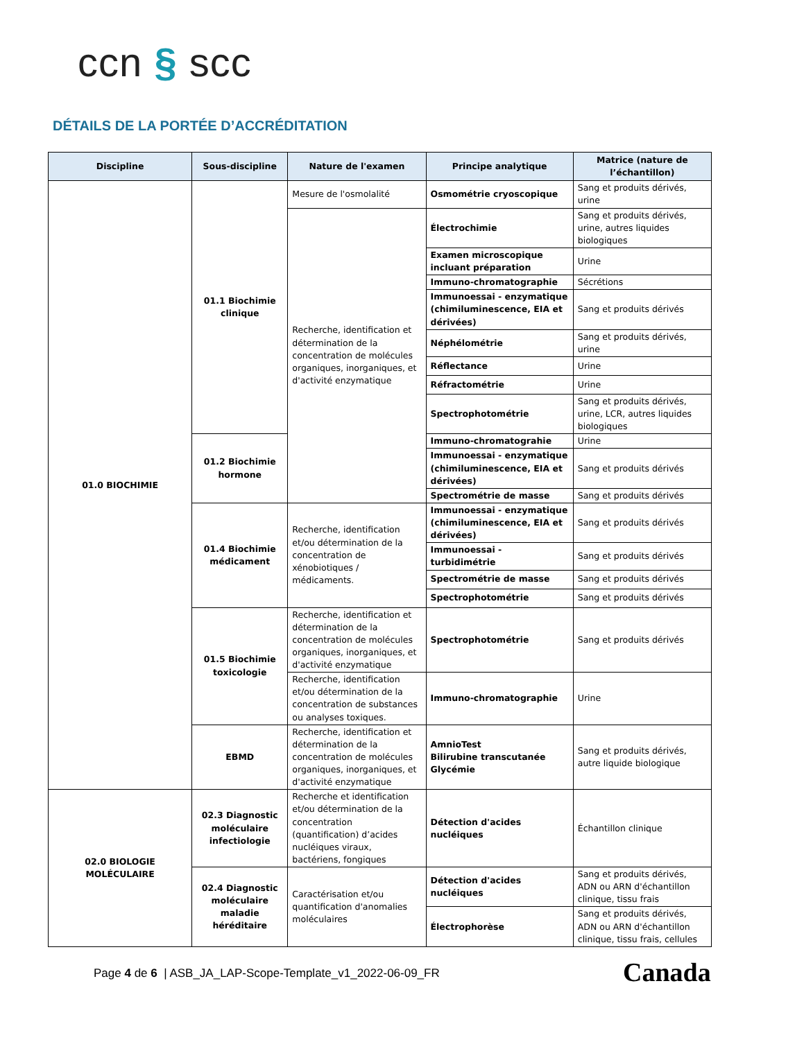ccn § scc
DÉTAILS DE LA PORTÉE D’ACCRÉDITATION
| Discipline | Sous-discipline | Nature de l'examen | Principe analytique | Matrice (nature de l’échantillon) |
| --- | --- | --- | --- | --- |
| 01.0 BIOCHIMIE | 01.1 Biochimie clinique | Mesure de l'osmolalité | Osmométrie cryoscopique | Sang et produits dérivés, urine |
| | | Recherche, identification et détermination de la concentration de molécules organiques, inorganiques, et d'activité enzymatique | Électrochimie | Sang et produits dérivés, urine, autres liquides biologiques |
| | | | Examen microscopique incluant préparation | Urine |
| | | | Immuno-chromatographie | Sécrétions |
| | | | Immunoessai - enzymatique (chimiluminescence, EIA et dérivées) | Sang et produits dérivés |
| | | | Néphélométrie | Sang et produits dérivés, urine |
| | | | Réflectance | Urine |
| | | | Réfractométrie | Urine |
| | | | Spectrophotométrie | Sang et produits dérivés, urine, LCR, autres liquides biologiques |
| | 01.2 Biochimie hormone | | Immuno-chromatograhie | Urine |
| | | | Immunoessai - enzymatique (chimiluminescence, EIA et dérivées) | Sang et produits dérivés |
| | | | Spectrométrie de masse | Sang et produits dérivés |
| | 01.4 Biochimie médicament | Recherche, identification et/ou détermination de la concentration de xénobiotiques / médicaments. | Immunoessai - enzymatique (chimiluminescence, EIA et dérivées) | Sang et produits dérivés |
| | | | Immunoessai - turbidimétrie | Sang et produits dérivés |
| | | | Spectrométrie de masse | Sang et produits dérivés |
| | | | Spectrophotométrie | Sang et produits dérivés |
| | 01.5 Biochimie toxicologie | Recherche, identification et détermination de la concentration de molécules organiques, inorganiques, et d'activité enzymatique | Spectrophotométrie | Sang et produits dérivés |
| | | Recherche, identification et/ou détermination de la concentration de substances ou analyses toxiques. | Immuno-chromatographie | Urine |
| | EBMD | Recherche, identification et détermination de la concentration de molécules organiques, inorganiques, et d'activité enzymatique | AmnioTest Bilirubine transcutanée Glycémie | Sang et produits dérivés, autre liquide biologique |
| 02.0 BIOLOGIE MOLÉCULAIRE | 02.3 Diagnostic moléculaire infectiologie | Recherche et identification et/ou détermination de la concentration (quantification) d’acides nucléiques viraux, bactériens, fongiques | Détection d'acides nucléiques | Échantillon clinique |
| | 02.4 Diagnostic moléculaire maladie héréditaire | Caractérisation et/ou quantification d'anomalies moléculaires | Détection d'acides nucléiques | Sang et produits dérivés, ADN ou ARN d'échantillon clinique, tissu frais |
| | | | Électrophorèse | Sang et produits dérivés, ADN ou ARN d'échantillon clinique, tissu frais, cellules |
Page 4 de 6 | ASB_JA_LAP-Scope-Template_v1_2022-06-09_FR
Canada